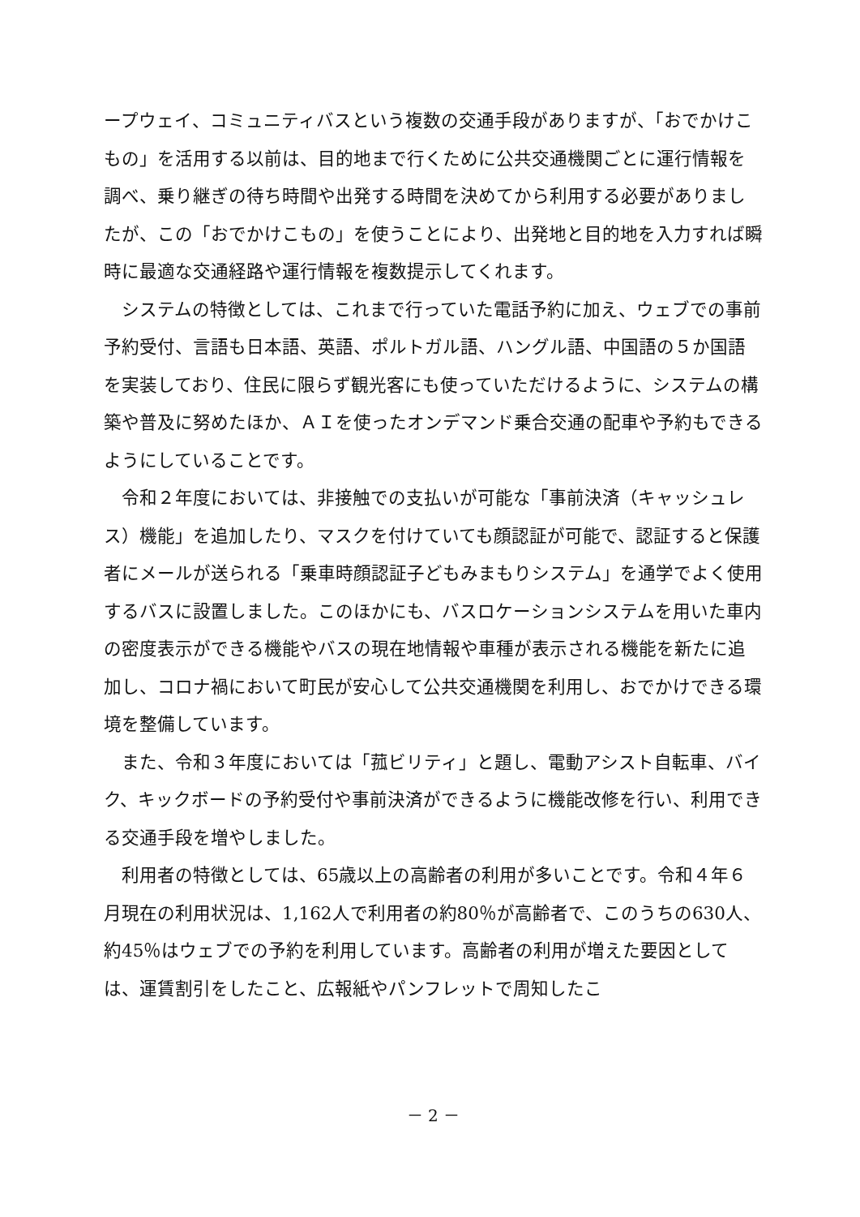ープウェイ、コミュニティバスという複数の交通手段がありますが、「おでかけこもの」を活用する以前は、目的地まで行くために公共交通機関ごとに運行情報を調べ、乗り継ぎの待ち時間や出発する時間を決めてから利用する必要がありましたが、この「おでかけこもの」を使うことにより、出発地と目的地を入力すれば瞬時に最適な交通経路や運行情報を複数提示してくれます。
システムの特徴としては、これまで行っていた電話予約に加え、ウェブでの事前予約受付、言語も日本語、英語、ポルトガル語、ハングル語、中国語の５か国語を実装しており、住民に限らず観光客にも使っていただけるように、システムの構築や普及に努めたほか、ＡＩを使ったオンデマンド乗合交通の配車や予約もできるようにしていることです。
令和２年度においては、非接触での支払いが可能な「事前決済（キャッシュレス）機能」を追加したり、マスクを付けていても顔認証が可能で、認証すると保護者にメールが送られる「乗車時顔認証子どもみまもりシステム」を通学でよく使用するバスに設置しました。このほかにも、バスロケーションシステムを用いた車内の密度表示ができる機能やバスの現在地情報や車種が表示される機能を新たに追加し、コロナ禍において町民が安心して公共交通機関を利用し、おでかけできる環境を整備しています。
また、令和３年度においては「菰ビリティ」と題し、電動アシスト自転車、バイク、キックボードの予約受付や事前決済ができるように機能改修を行い、利用できる交通手段を増やしました。
利用者の特徴としては、65歳以上の高齢者の利用が多いことです。令和４年６月現在の利用状況は、1,162人で利用者の約80％が高齢者で、このうちの630人、約45％はウェブでの予約を利用しています。高齢者の利用が増えた要因としては、運賃割引をしたこと、広報紙やパンフレットで周知したこ
－ 2 －